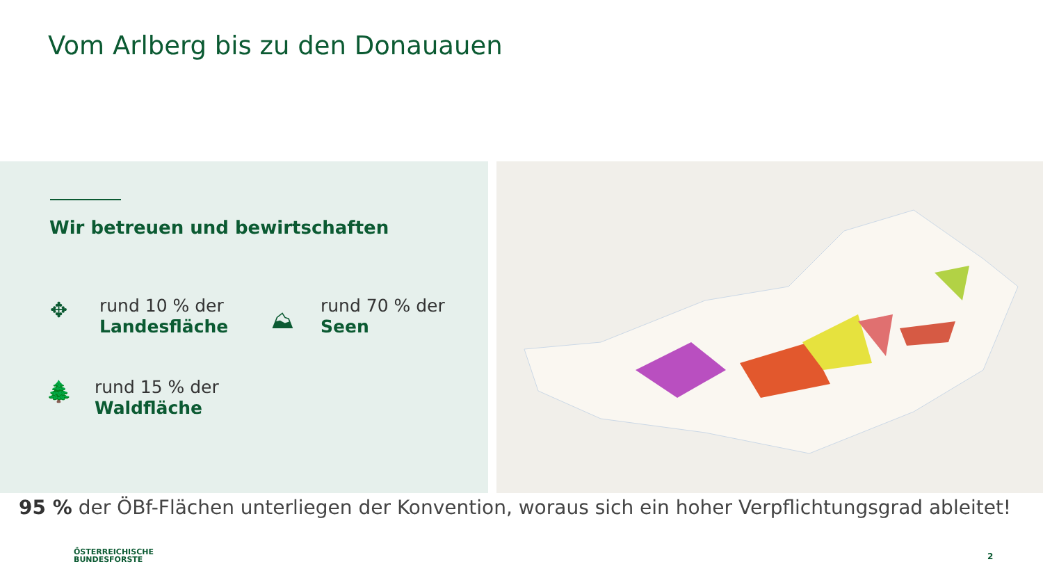Vom Arlberg bis zu den Donauauen
Wir betreuen und bewirtschaften
✥
rund 10 % der
Landesfläche
⛰
rund 70 % der
Seen
🌲
rund 15 % der
Waldfläche
95 % der ÖBf-Flächen unterliegen der Konvention, woraus sich ein hoher Verpflichtungsgrad ableitet!
ÖSTERREICHISCHE
BUNDESFORSTE
2